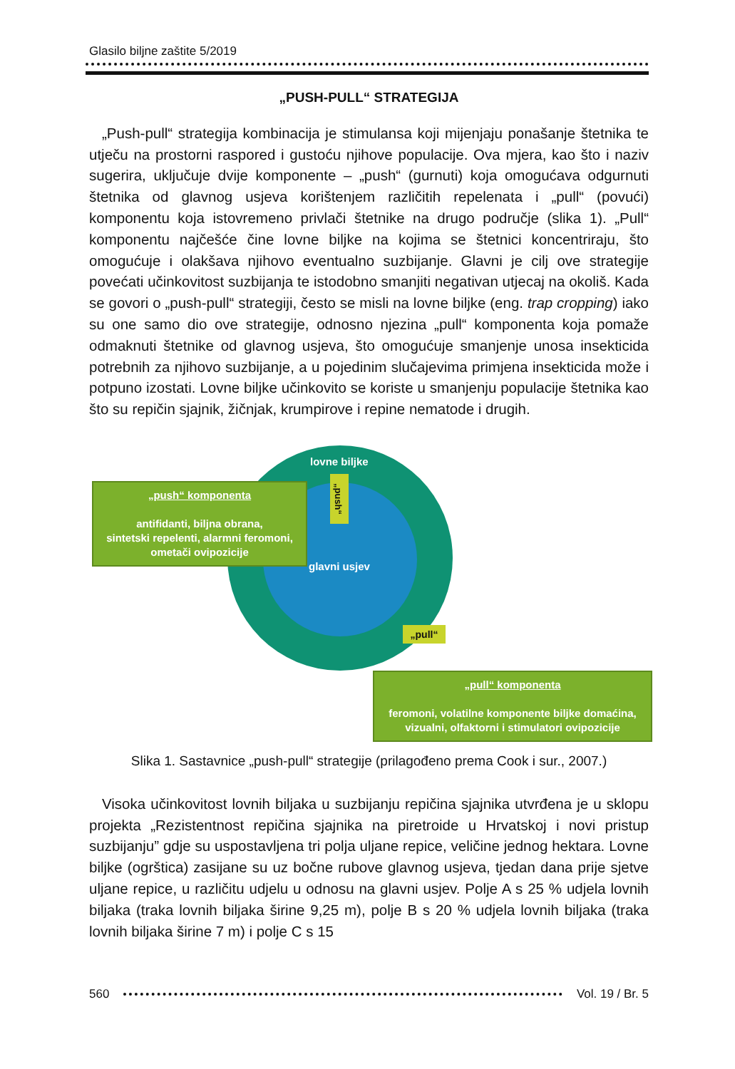Glasilo biljne zaštite 5/2019
„PUSH-PULL“ STRATEGIJA
„Push-pull“ strategija kombinacija je stimulansa koji mijenjaju ponašanje štetnika te utječu na prostorni raspored i gustoću njihove populacije. Ova mjera, kao što i naziv sugerira, uključuje dvije komponente – „push“ (gurnuti) koja omogućava odgurnuti štetnika od glavnog usjeva korištenjem različitih repelenata i „pull“ (povući) komponentu koja istovremeno privlači štetnike na drugo područje (slika 1). „Pull“ komponentu najčešće čine lovne biljke na kojima se štetnici koncentriraju, što omogućuje i olakšava njihovo eventualno suzbijanje. Glavni je cilj ove strategije povećati učinkovitost suzbijanja te istodobno smanjiti negativan utjecaj na okoliš. Kada se govori o „push-pull“ strategiji, često se misli na lovne biljke (eng. trap cropping) iako su one samo dio ove strategije, odnosno njezina „pull“ komponenta koja pomaže odmaknuti štetnike od glavnog usjeva, što omogućuje smanjenje unosa insekticida potrebnih za njihovo suzbijanje, a u pojedinim slučajevima primjena insekticida može i potpuno izostati. Lovne biljke učinkovito se koriste u smanjenju populacije štetnika kao što su repičin sjajnik, žičnjak, krumpirove i repine nematode i drugih.
lovne biljke
glavni usjev
„push“
„pull“
„push“ komponenta
antifidanti, biljna obrana,
sintetski repelenti, alarmni feromoni,
ometači ovipozicije
„pull“ komponenta
feromoni, volatilne komponente biljke domaćina,
vizualni, olfaktorni i stimulatori ovipozicije
Slika 1. Sastavnice „push-pull“ strategije (prilagođeno prema Cook i sur., 2007.)
Visoka učinkovitost lovnih biljaka u suzbijanju repičina sjajnika utvrđena je u sklopu projekta „Rezistentnost repičina sjajnika na piretroide u Hrvatskoj i novi pristup suzbijanju” gdje su uspostavljena tri polja uljane repice, veličine jednog hektara. Lovne biljke (ogrštica) zasijane su uz bočne rubove glavnog usjeva, tjedan dana prije sjetve uljane repice, u različitu udjelu u odnosu na glavni usjev. Polje A s 25 % udjela lovnih biljaka (traka lovnih biljaka širine 9,25 m), polje B s 20 % udjela lovnih biljaka (traka lovnih biljaka širine 7 m) i polje C s 15
560 Vol. 19 / Br. 5